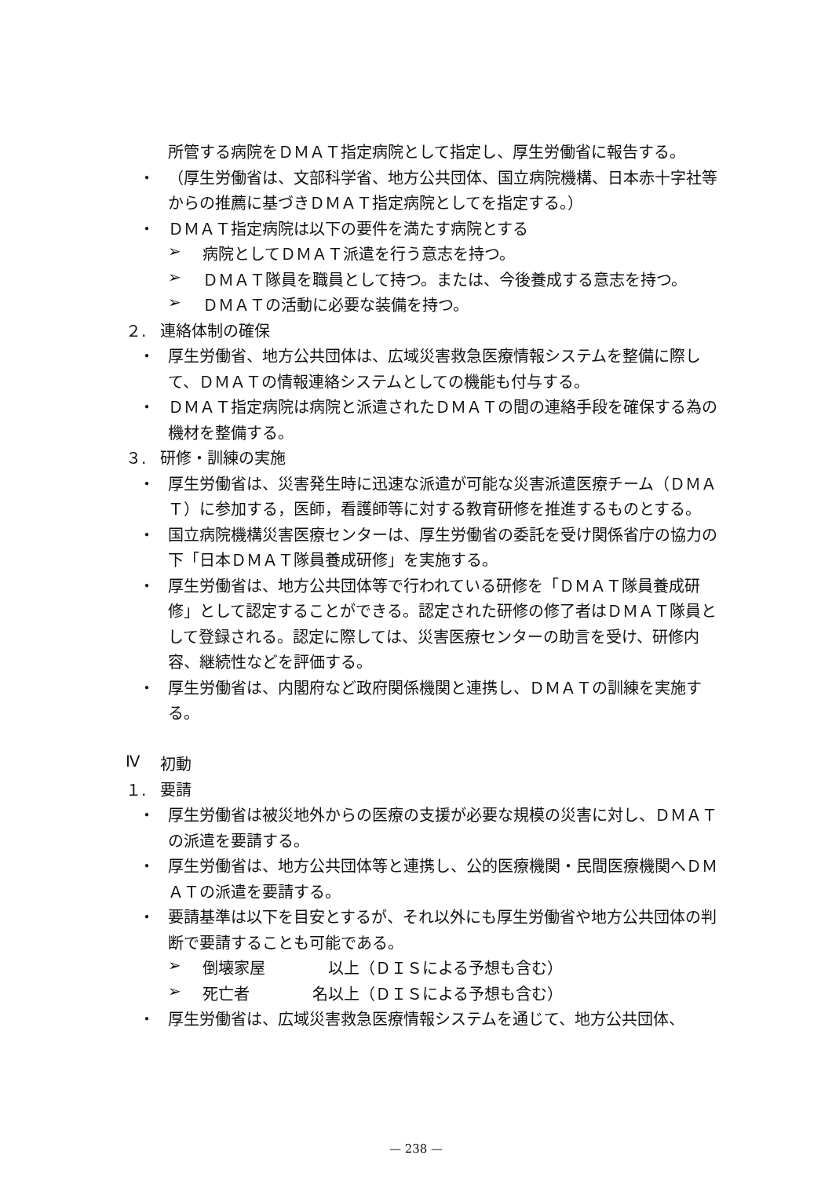所管する病院をＤＭＡＴ指定病院として指定し、厚生労働省に報告する。
・
（厚生労働省は、文部科学省、地方公共団体、国立病院機構、日本赤十字社等からの推薦に基づきＤＭＡＴ指定病院としてを指定する。）
・
ＤＭＡＴ指定病院は以下の要件を満たす病院とする
➢
病院としてＤＭＡＴ派遣を行う意志を持つ。
➢
ＤＭＡＴ隊員を職員として持つ。または、今後養成する意志を持つ。
➢
ＤＭＡＴの活動に必要な装備を持つ。
２.
連絡体制の確保
・
厚生労働省、地方公共団体は、広域災害救急医療情報システムを整備に際して、ＤＭＡＴの情報連絡システムとしての機能も付与する。
・
ＤＭＡＴ指定病院は病院と派遣されたＤＭＡＴの間の連絡手段を確保する為の機材を整備する。
３.
研修・訓練の実施
・
厚生労働省は、災害発生時に迅速な派遣が可能な災害派遣医療チーム（ＤＭＡＴ）に参加する，医師，看護師等に対する教育研修を推進するものとする。
・
国立病院機構災害医療センターは、厚生労働省の委託を受け関係省庁の協力の下「日本ＤＭＡＴ隊員養成研修」を実施する。
・
厚生労働省は、地方公共団体等で行われている研修を「ＤＭＡＴ隊員養成研修」として認定することができる。認定された研修の修了者はＤＭＡＴ隊員として登録される。認定に際しては、災害医療センターの助言を受け、研修内容、継続性などを評価する。
・
厚生労働省は、内閣府など政府関係機関と連携し、ＤＭＡＴの訓練を実施する。
Ⅳ
初動
１.
要請
・
厚生労働省は被災地外からの医療の支援が必要な規模の災害に対し、ＤＭＡＴの派遣を要請する。
・
厚生労働省は、地方公共団体等と連携し、公的医療機関・民間医療機関へＤＭＡＴの派遣を要請する。
・
要請基準は以下を目安とするが、それ以外にも厚生労働省や地方公共団体の判断で要請することも可能である。
➢
倒壊家屋　　　　以上（ＤＩＳによる予想も含む）
➢
死亡者　　　　名以上（ＤＩＳによる予想も含む）
・
厚生労働省は、広域災害救急医療情報システムを通じて、地方公共団体、
— 238 —